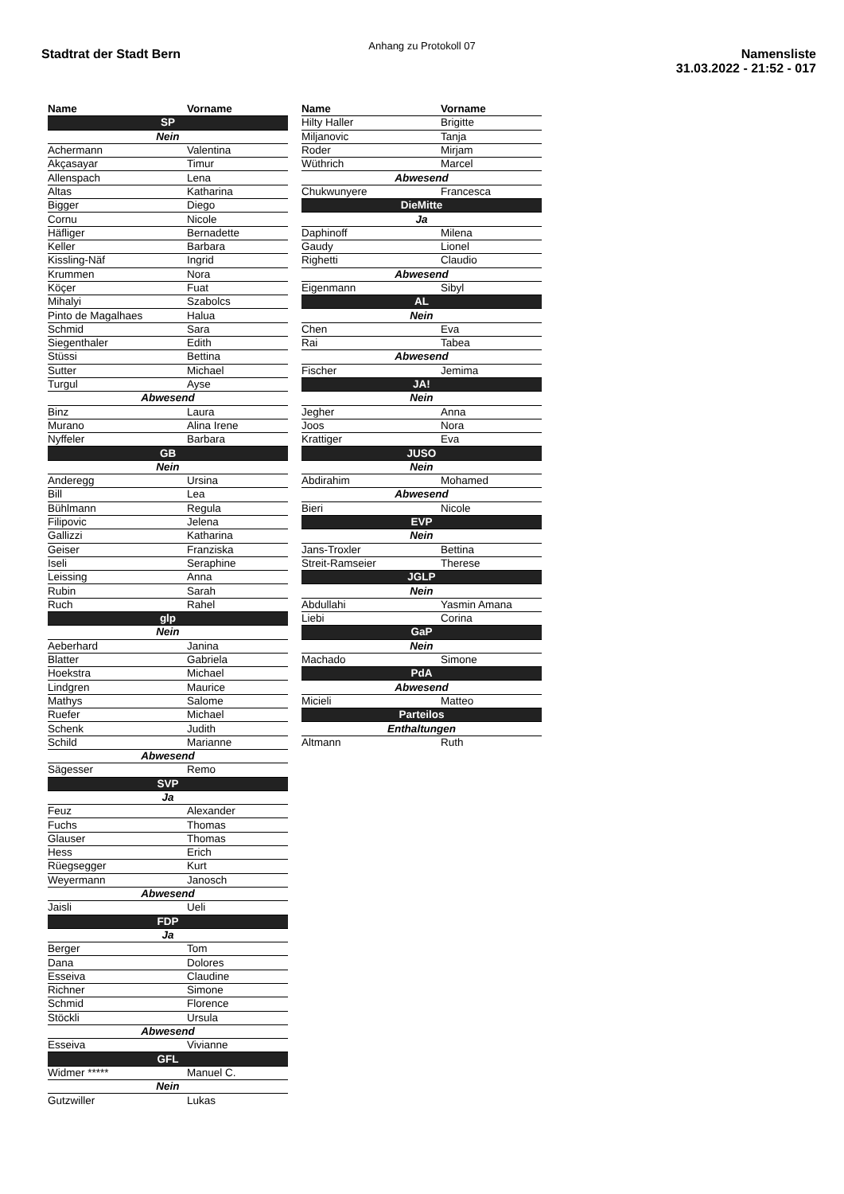Anhang zu Protokoll 07
Stadtrat der Stadt Bern Namensliste
31.03.2022 - 21:52 - 017
| Name | Vorname |
| --- | --- |
| SP | |
| Nein | |
| Achermann | Valentina |
| Akçasayar | Timur |
| Allenspach | Lena |
| Altas | Katharina |
| Bigger | Diego |
| Cornu | Nicole |
| Häfliger | Bernadette |
| Keller | Barbara |
| Kissling-Näf | Ingrid |
| Krummen | Nora |
| Köçer | Fuat |
| Mihalyi | Szabolcs |
| Pinto de Magalhaes | Halua |
| Schmid | Sara |
| Siegenthaler | Edith |
| Stüssi | Bettina |
| Sutter | Michael |
| Turgul | Ayse |
| Abwesend | |
| Binz | Laura |
| Murano | Alina Irene |
| Nyffeler | Barbara |
| GB | |
| Nein | |
| Anderegg | Ursina |
| Bill | Lea |
| Bühlmann | Regula |
| Filipovic | Jelena |
| Gallizzi | Katharina |
| Geiser | Franziska |
| Iseli | Seraphine |
| Leissing | Anna |
| Rubin | Sarah |
| Ruch | Rahel |
| glp | |
| Nein | |
| Aeberhard | Janina |
| Blatter | Gabriela |
| Hoekstra | Michael |
| Lindgren | Maurice |
| Mathys | Salome |
| Ruefer | Michael |
| Schenk | Judith |
| Schild | Marianne |
| Abwesend | |
| Sägesser | Remo |
| SVP | |
| Ja | |
| Feuz | Alexander |
| Fuchs | Thomas |
| Glauser | Thomas |
| Hess | Erich |
| Rüegsegger | Kurt |
| Weyermann | Janosch |
| Abwesend | |
| Jaisli | Ueli |
| FDP | |
| Ja | |
| Berger | Tom |
| Dana | Dolores |
| Esseiva | Claudine |
| Richner | Simone |
| Schmid | Florence |
| Stöckli | Ursula |
| Abwesend | |
| Esseiva | Vivianne |
| GFL | |
| Widmer ***** | Manuel C. |
| Nein | |
| Gutzwiller | Lukas |
| Name | Vorname |
| --- | --- |
| Hilty Haller | Brigitte |
| Miljanovic | Tanja |
| Roder | Mirjam |
| Wüthrich | Marcel |
| Abwesend | |
| Chukwunyere | Francesca |
| DieMitte | |
| Ja | |
| Daphinoff | Milena |
| Gaudy | Lionel |
| Righetti | Claudio |
| Abwesend | |
| Eigenmann | Sibyl |
| AL | |
| Nein | |
| Chen | Eva |
| Rai | Tabea |
| Abwesend | |
| Fischer | Jemima |
| JA! | |
| Nein | |
| Jegher | Anna |
| Joos | Nora |
| Krattiger | Eva |
| JUSO | |
| Nein | |
| Abdirahim | Mohamed |
| Abwesend | |
| Bieri | Nicole |
| EVP | |
| Nein | |
| Jans-Troxler | Bettina |
| Streit-Ramseier | Therese |
| JGLP | |
| Nein | |
| Abdullahi | Yasmin Amana |
| Liebi | Corina |
| GaP | |
| Nein | |
| Machado | Simone |
| PdA | |
| Abwesend | |
| Micieli | Matteo |
| Parteilos | |
| Enthaltungen | |
| Altmann | Ruth |